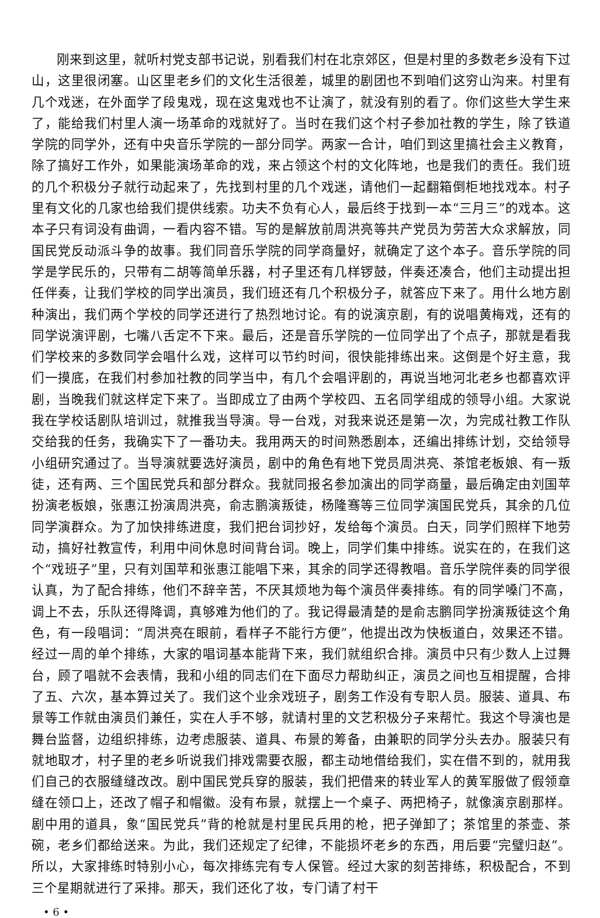刚来到这里，就听村党支部书记说，别看我们村在北京郊区，但是村里的多数老乡没有下过山，这里很闭塞。山区里老乡们的文化生活很差，城里的剧团也不到咱们这穷山沟来。村里有几个戏迷，在外面学了段鬼戏，现在这鬼戏也不让演了，就没有别的看了。你们这些大学生来了，能给我们村里人演一场革命的戏就好了。当时在我们这个村子参加社教的学生，除了铁道学院的同学外，还有中央音乐学院的一部分同学。两家一合计，咱们到这里搞社会主义教育，除了搞好工作外，如果能演场革命的戏，来占领这个村的文化阵地，也是我们的责任。我们班的几个积极分子就行动起来了，先找到村里的几个戏迷，请他们一起翻箱倒柜地找戏本。村子里有文化的几家也给我们提供线索。功夫不负有心人，最后终于找到一本“三月三”的戏本。这本子只有词没有曲调，一看内容不错。写的是解放前周洪亮等共产党员为劳苦大众求解放，同国民党反动派斗争的故事。我们同音乐学院的同学商量好，就确定了这个本子。音乐学院的同学是学民乐的，只带有二胡等简单乐器，村子里还有几样锣鼓，伴奏还凑合，他们主动提出担任伴奏，让我们学校的同学出演员，我们班还有几个积极分子，就答应下来了。用什么地方剧种演出，我们两个学校的同学还进行了热烈地讨论。有的说演京剧，有的说唱黄梅戏，还有的同学说演评剧，七嘴八舌定不下来。最后，还是音乐学院的一位同学出了个点子，那就是看我们学校来的多数同学会唱什么戏，这样可以节约时间，很快能排练出来。这倒是个好主意，我们一摸底，在我们村参加社教的同学当中，有几个会唱评剧的，再说当地河北老乡也都喜欢评剧，当晚我们就这样定下来了。当即成立了由两个学校四、五名同学组成的领导小组。大家说我在学校话剧队培训过，就推我当导演。导一台戏，对我来说还是第一次，为完成社教工作队交给我的任务，我确实下了一番功夫。我用两天的时间熟悉剧本，还编出排练计划，交给领导小组研究通过了。当导演就要选好演员，剧中的角色有地下党员周洪亮、茶馆老板娘、有一叛徒，还有两、三个国民党兵和部分群众。我就同报名参加演出的同学商量，最后确定由刘国苹扮演老板娘，张惠江扮演周洪亮，俞志鹏演叛徒，杨隆骞等三位同学演国民党兵，其余的几位同学演群众。为了加快排练进度，我们把台词抄好，发给每个演员。白天，同学们照样下地劳动，搞好社教宣传，利用中间休息时间背台词。晚上，同学们集中排练。说实在的，在我们这个“戏班子”里，只有刘国苹和张惠江能唱下来，其余的同学还得教唱。音乐学院伴奏的同学很认真，为了配合排练，他们不辞辛苦，不厌其烦地为每个演员伴奏排练。有的同学嗓门不高，调上不去，乐队还得降调，真够难为他们的了。我记得最清楚的是俞志鹏同学扮演叛徒这个角色，有一段唱词：“周洪亮在眼前，看样子不能行方便”，他提出改为快板道白，效果还不错。经过一周的单个排练，大家的唱词基本能背下来，我们就组织合排。演员中只有少数人上过舞台，顾了唱就不会表情，我和小组的同志们在下面尽力帮助纠正，演员之间也互相提醒，合排了五、六次，基本算过关了。我们这个业余戏班子，剧务工作没有专职人员。服装、道具、布景等工作就由演员们兼任，实在人手不够，就请村里的文艺积极分子来帮忙。我这个导演也是舞台监督，边组织排练，边考虑服装、道具、布景的筹备，由兼职的同学分头去办。服装只有就地取才，村子里的老乡听说我们排戏需要衣服，都主动地借给我们，实在借不到的，就用我们自己的衣服缝缝改改。剧中国民党兵穿的服装，我们把借来的转业军人的黄军服做了假领章缝在领口上，还改了帽子和帽徽。没有布景，就摆上一个桌子、两把椅子，就像演京剧那样。剧中用的道具，象“国民党兵”背的枪就是村里民兵用的枪，把子弹卸了；茶馆里的茶壶、茶碗，老乡们都给送来。为此，我们还规定了纪律，不能损坏老乡的东西，用后要“完璧归赵”。所以，大家排练时特别小心，每次排练完有专人保管。经过大家的刻苦排练，积极配合，不到三个星期就进行了采排。那天，我们还化了妆，专门请了村干
• 6 •